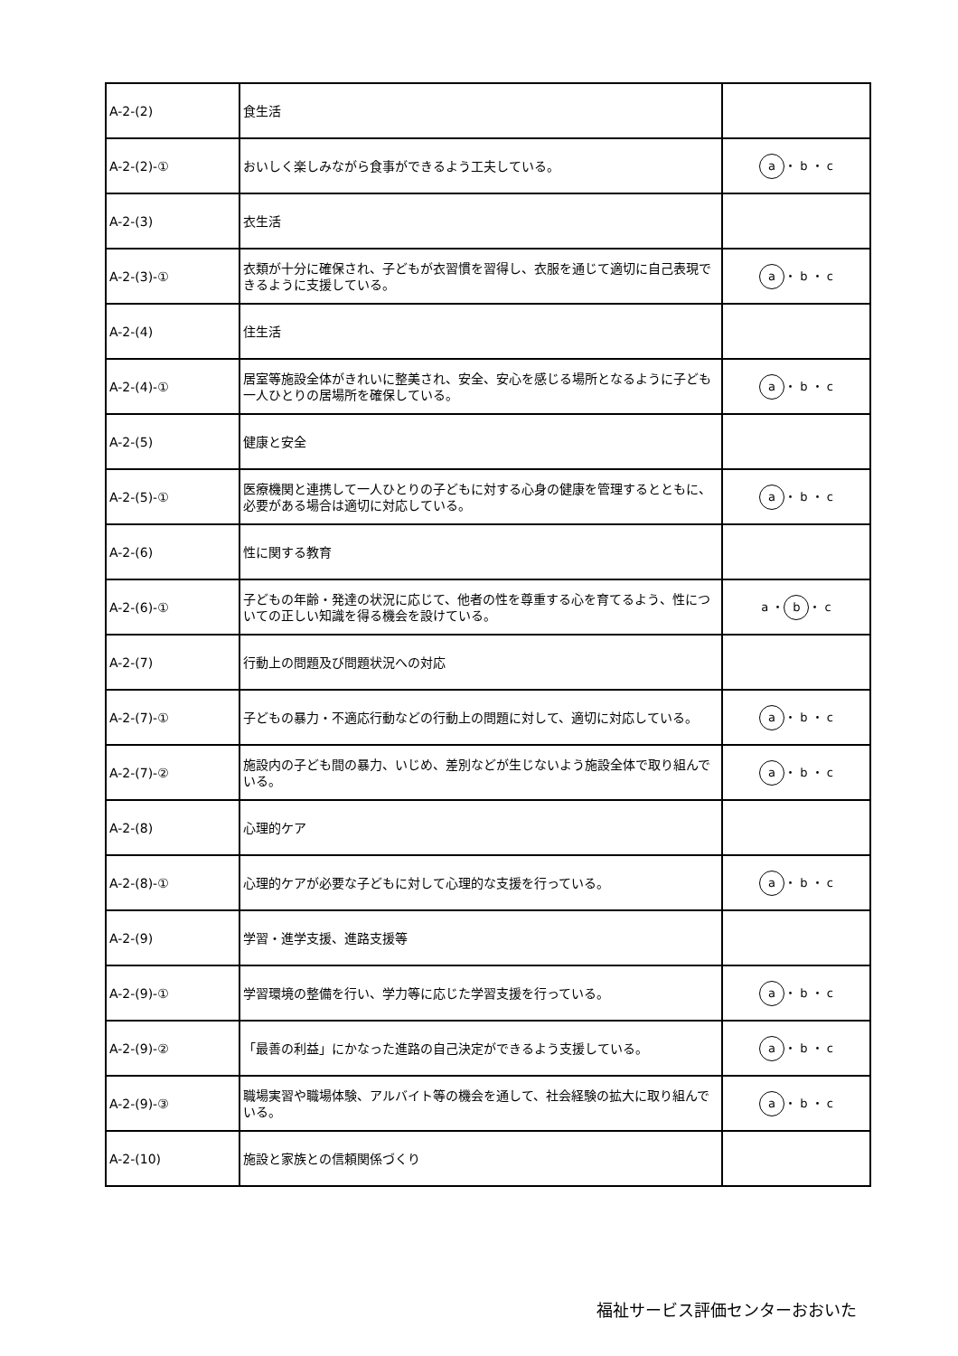| A-2-(2) | 食生活 | |
| A-2-(2)-① | おいしく楽しみながら食事ができるよう工夫している。 | a ・ b ・ c |
| A-2-(3) | 衣生活 | |
| A-2-(3)-① | 衣類が十分に確保され、子どもが衣習慣を習得し、衣服を通じて適切に自己表現できるように支援している。 | a ・ b ・ c |
| A-2-(4) | 住生活 | |
| A-2-(4)-① | 居室等施設全体がきれいに整美され、安全、安心を感じる場所となるように子ども一人ひとりの居場所を確保している。 | a ・ b ・ c |
| A-2-(5) | 健康と安全 | |
| A-2-(5)-① | 医療機関と連携して一人ひとりの子どもに対する心身の健康を管理するとともに、必要がある場合は適切に対応している。 | a ・ b ・ c |
| A-2-(6) | 性に関する教育 | |
| A-2-(6)-① | 子どもの年齢・発達の状況に応じて、他者の性を尊重する心を育てるよう、性についての正しい知識を得る機会を設けている。 | a ・ b ・ c |
| A-2-(7) | 行動上の問題及び問題状況への対応 | |
| A-2-(7)-① | 子どもの暴力・不適応行動などの行動上の問題に対して、適切に対応している。 | a ・ b ・ c |
| A-2-(7)-② | 施設内の子ども間の暴力、いじめ、差別などが生じないよう施設全体で取り組んでいる。 | a ・ b ・ c |
| A-2-(8) | 心理的ケア | |
| A-2-(8)-① | 心理的ケアが必要な子どもに対して心理的な支援を行っている。 | a ・ b ・ c |
| A-2-(9) | 学習・進学支援、進路支援等 | |
| A-2-(9)-① | 学習環境の整備を行い、学力等に応じた学習支援を行っている。 | a ・ b ・ c |
| A-2-(9)-② | 「最善の利益」にかなった進路の自己決定ができるよう支援している。 | a ・ b ・ c |
| A-2-(9)-③ | 職場実習や職場体験、アルバイト等の機会を通して、社会経験の拡大に取り組んでいる。 | a ・ b ・ c |
| A-2-(10) | 施設と家族との信頼関係づくり | |
福祉サービス評価センターおおいた